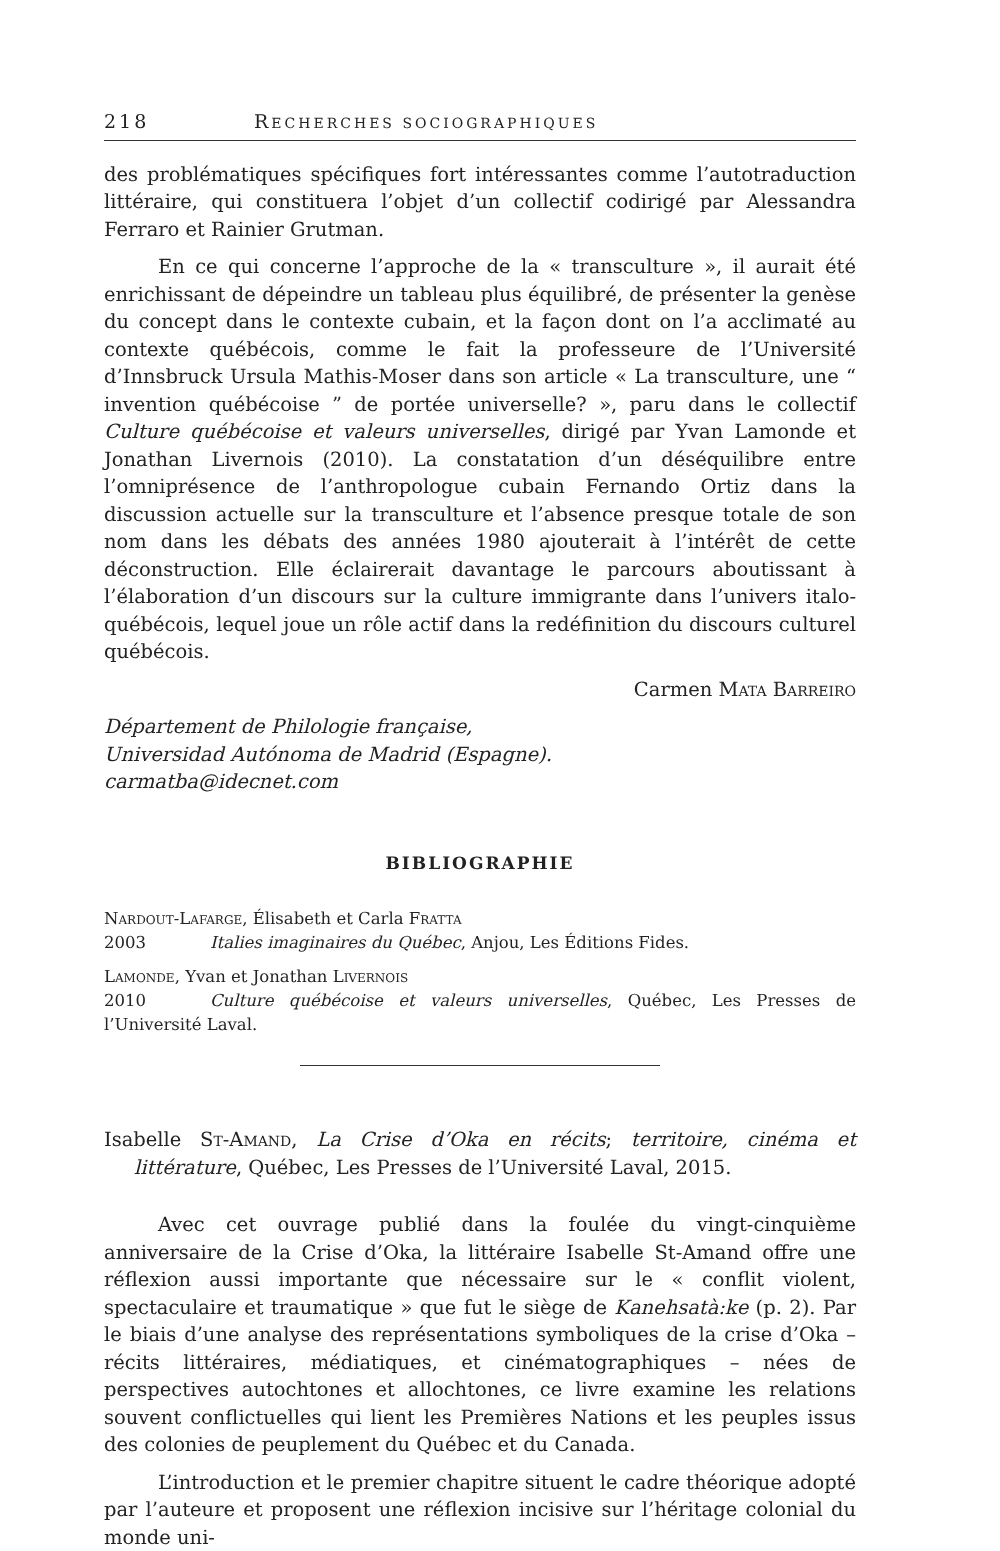218 RECHERCHES SOCIOGRAPHIQUES
des problématiques spécifiques fort intéressantes comme l’autotraduction littéraire, qui constituera l’objet d’un collectif codirigé par Alessandra Ferraro et Rainier Grutman.
En ce qui concerne l’approche de la « transculture », il aurait été enrichissant de dépeindre un tableau plus équilibré, de présenter la genèse du concept dans le contexte cubain, et la façon dont on l’a acclimaté au contexte québécois, comme le fait la professeure de l’Université d’Innsbruck Ursula Mathis-Moser dans son article « La transculture, une “ invention québécoise ” de portée universelle? », paru dans le collectif Culture québécoise et valeurs universelles, dirigé par Yvan Lamonde et Jonathan Livernois (2010). La constatation d’un déséquilibre entre l’omniprésence de l’anthropologue cubain Fernando Ortiz dans la discussion actuelle sur la transculture et l’absence presque totale de son nom dans les débats des années 1980 ajouterait à l’intérêt de cette déconstruction. Elle éclairerait davantage le parcours aboutissant à l’élaboration d’un discours sur la culture immigrante dans l’univers italo-québécois, lequel joue un rôle actif dans la redéfinition du discours culturel québécois.
Carmen Mata Barreiro
Département de Philologie française,
Universidad Autónoma de Madrid (Espagne).
carmatba@idecnet.com
BIBLIOGRAPHIE
Nardout-Lafarge, Élisabeth et Carla Fratta
2003 Italies imaginaires du Québec, Anjou, Les Éditions Fides.
Lamonde, Yvan et Jonathan Livernois
2010 Culture québécoise et valeurs universelles, Québec, Les Presses de l’Université Laval.
Isabelle St-Amand, La Crise d’Oka en récits; territoire, cinéma et littérature, Québec, Les Presses de l’Université Laval, 2015.
Avec cet ouvrage publié dans la foulée du vingt-cinquième anniversaire de la Crise d’Oka, la littéraire Isabelle St-Amand offre une réflexion aussi importante que nécessaire sur le « conflit violent, spectaculaire et traumatique » que fut le siège de Kanehsatà:ke (p. 2). Par le biais d’une analyse des représentations symboliques de la crise d’Oka – récits littéraires, médiatiques, et cinématographiques – nées de perspectives autochtones et allochtones, ce livre examine les relations souvent conflictuelles qui lient les Premières Nations et les peuples issus des colonies de peuplement du Québec et du Canada.
L’introduction et le premier chapitre situent le cadre théorique adopté par l’auteure et proposent une réflexion incisive sur l’héritage colonial du monde uni-